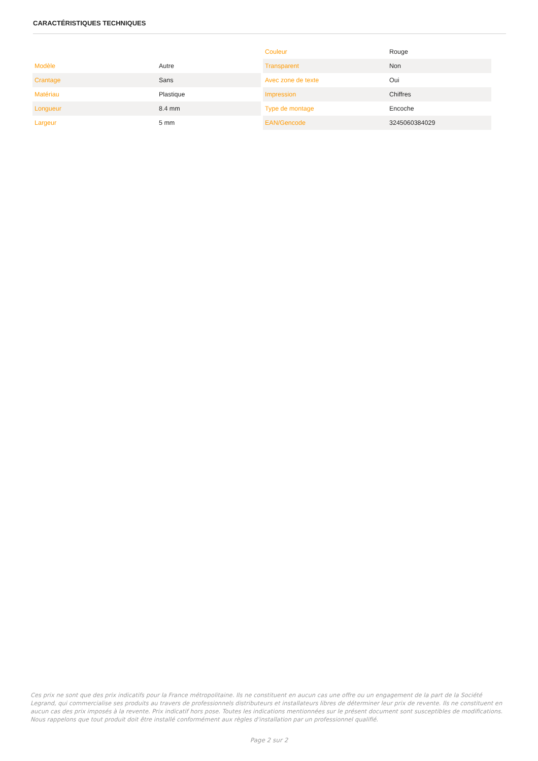CARACTÉRISTIQUES TECHNIQUES
| Modèle | Autre |
| Crantage | Sans |
| Matériau | Plastique |
| Longueur | 8.4 mm |
| Largeur | 5 mm |
| Couleur | Rouge |
| Transparent | Non |
| Avec zone de texte | Oui |
| Impression | Chiffres |
| Type de montage | Encoche |
| EAN/Gencode | 3245060384029 |
Ces prix ne sont que des prix indicatifs pour la France métropolitaine. Ils ne constituent en aucun cas une offre ou un engagement de la part de la Société Legrand, qui commercialise ses produits au travers de professionnels distributeurs et installateurs libres de déterminer leur prix de revente. Ils ne constituent en aucun cas des prix imposés à la revente. Prix indicatif hors pose. Toutes les indications mentionnées sur le présent document sont susceptibles de modifications. Nous rappelons que tout produit doit être installé conformément aux règles d'installation par un professionnel qualifié.
Page 2 sur 2